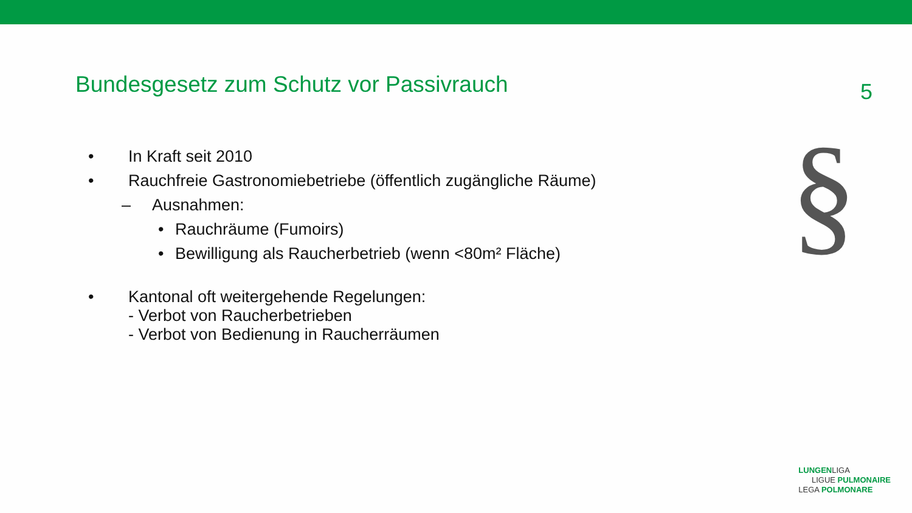Bundesgesetz zum Schutz vor Passivrauch
5
• In Kraft seit 2010
• Rauchfreie Gastronomiebetriebe (öffentlich zugängliche Räume)
– Ausnahmen:
• Rauchräume (Fumoirs)
• Bewilligung als Raucherbetrieb (wenn <80m² Fläche)
• Kantonal oft weitergehende Regelungen:
- Verbot von Raucherbetrieben
- Verbot von Bedienung in Raucherräumen
§
LUNGENLIGA
LIGUE PULMONAIRE
LEGA POLMONARE